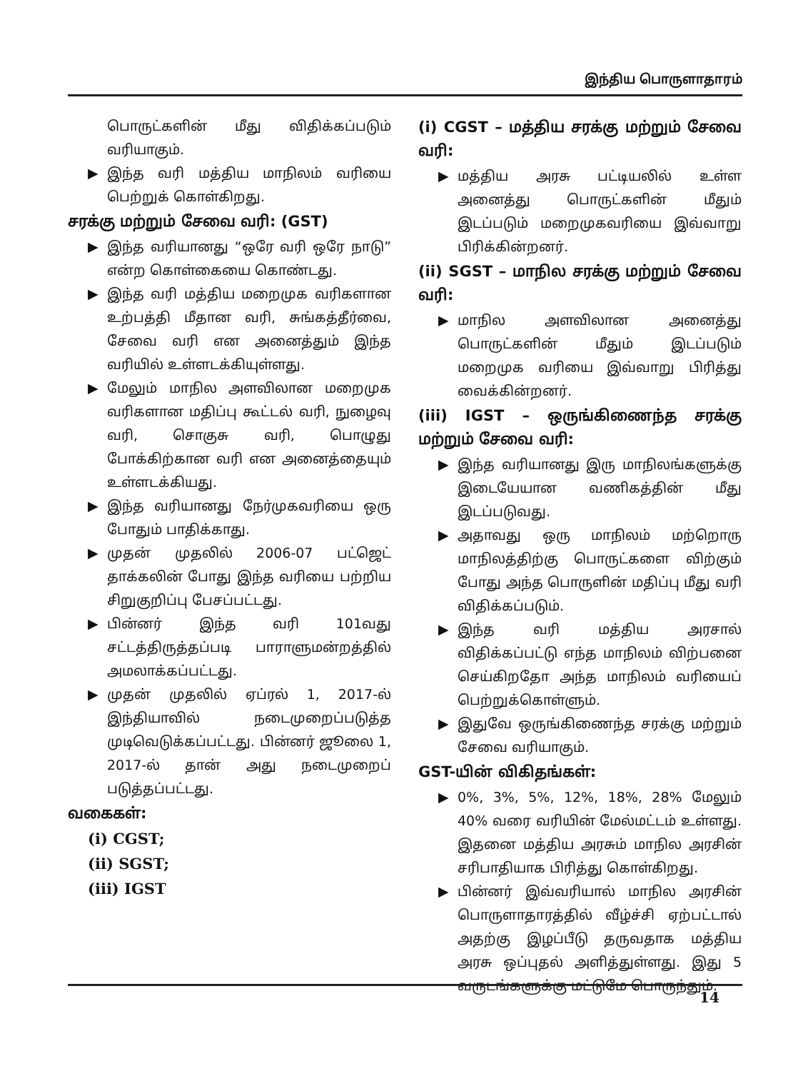இந்திய பொருளாதாரம்
பொருட்களின் மீது விதிக்கப்படும் வரியாகும்.
▶ இந்த வரி மத்திய மாநிலம் வரியை பெற்றுக் கொள்கிறது.
சரக்கு மற்றும் சேவை வரி: (GST)
▶ இந்த வரியானது “ஒரே வரி ஒரே நாடு” என்ற கொள்கையை கொண்டது.
▶ இந்த வரி மத்திய மறைமுக வரிகளான உற்பத்தி மீதான வரி, சுங்கத்தீர்வை, சேவை வரி என அனைத்தும் இந்த வரியில் உள்ளடக்கியுள்ளது.
▶ மேலும் மாநில அளவிலான மறைமுக வரிகளான மதிப்பு கூட்டல் வரி, நுழைவு வரி, சொகுசு வரி, பொழுது போக்கிற்கான வரி என அனைத்தையும் உள்ளடக்கியது.
▶ இந்த வரியானது நேர்முகவரியை ஒரு போதும் பாதிக்காது.
▶ முதன் முதலில் 2006-07 பட்ஜெட் தாக்கலின் போது இந்த வரியை பற்றிய சிறுகுறிப்பு பேசப்பட்டது.
▶ பின்னர் இந்த வரி 101வது சட்டத்திருத்தப்படி பாராளுமன்றத்தில் அமலாக்கப்பட்டது.
▶ முதன் முதலில் ஏப்ரல் 1, 2017-ல் இந்தியாவில் நடைமுறைப்படுத்த முடிவெடுக்கப்பட்டது. பின்னர் ஜூலை 1, 2017-ல் தான் அது நடைமுறைப் படுத்தப்பட்டது.
வகைகள்:
(i) CGST;
(ii) SGST;
(iii) IGST
(i) CGST – மத்திய சரக்கு மற்றும் சேவை வரி:
▶ மத்திய அரசு பட்டியலில் உள்ள அனைத்து பொருட்களின் மீதும் இடப்படும் மறைமுகவரியை இவ்வாறு பிரிக்கின்றனர்.
(ii) SGST – மாநில சரக்கு மற்றும் சேவை வரி:
▶ மாநில அளவிலான அனைத்து பொருட்களின் மீதும் இடப்படும் மறைமுக வரியை இவ்வாறு பிரித்து வைக்கின்றனர்.
(iii) IGST – ஒருங்கிணைந்த சரக்கு மற்றும் சேவை வரி:
▶ இந்த வரியானது இரு மாநிலங்களுக்கு இடையேயான வணிகத்தின் மீது இடப்படுவது.
▶ அதாவது ஒரு மாநிலம் மற்றொரு மாநிலத்திற்கு பொருட்களை விற்கும் போது அந்த பொருளின் மதிப்பு மீது வரி விதிக்கப்படும்.
▶ இந்த வரி மத்திய அரசால் விதிக்கப்பட்டு எந்த மாநிலம் விற்பனை செய்கிறதோ அந்த மாநிலம் வரியைப் பெற்றுக்கொள்ளும்.
▶ இதுவே ஒருங்கிணைந்த சரக்கு மற்றும் சேவை வரியாகும்.
GST-யின் விகிதங்கள்:
▶ 0%, 3%, 5%, 12%, 18%, 28% மேலும் 40% வரை வரியின் மேல்மட்டம் உள்ளது. இதனை மத்திய அரசும் மாநில அரசின் சரிபாதியாக பிரித்து கொள்கிறது.
▶ பின்னர் இவ்வரியால் மாநில அரசின் பொருளாதாரத்தில் வீழ்ச்சி ஏற்பட்டால் அதற்கு இழப்பீடு தருவதாக மத்திய அரசு ஒப்புதல் அளித்துள்ளது. இது 5 வருடங்களுக்கு மட்டுமே பொருந்தும்.
14